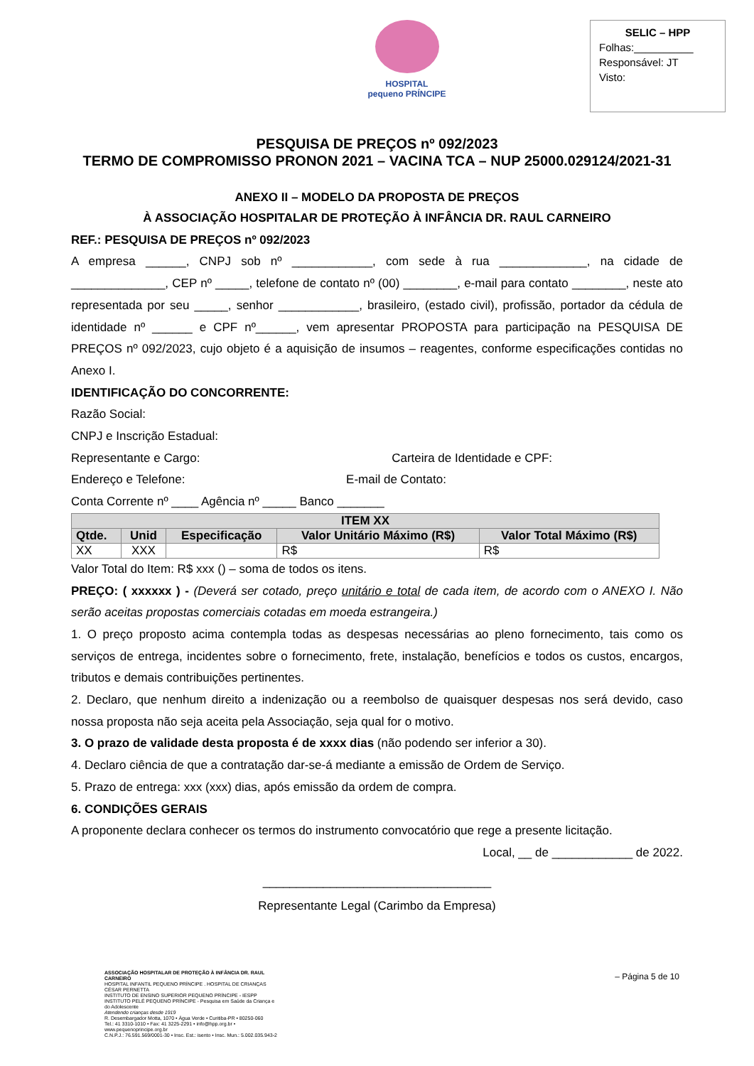HOSPITAL
pequeno PRÍNCIPE
SELIC – HPP
Folhas:__________
Responsável: JT
Visto:
PESQUISA DE PREÇOS nº 092/2023
TERMO DE COMPROMISSO PRONON 2021 – VACINA TCA – NUP 25000.029124/2021-31
ANEXO II – MODELO DA PROPOSTA DE PREÇOS
À ASSOCIAÇÃO HOSPITALAR DE PROTEÇÃO À INFÂNCIA DR. RAUL CARNEIRO
REF.: PESQUISA DE PREÇOS nº 092/2023
A empresa ______, CNPJ sob nº ____________, com sede à rua _____________, na cidade de ______________, CEP nº _____, telefone de contato nº (00) ________, e-mail para contato ________, neste ato representada por seu _____, senhor ____________, brasileiro, (estado civil), profissão, portador da cédula de identidade nº ______ e CPF nº______, vem apresentar PROPOSTA para participação na PESQUISA DE PREÇOS nº 092/2023, cujo objeto é a aquisição de insumos – reagentes, conforme especificações contidas no Anexo I.
IDENTIFICAÇÃO DO CONCORRENTE:
Razão Social:
CNPJ e Inscrição Estadual:
Representante e Cargo: Carteira de Identidade e CPF:
Endereço e Telefone: E-mail de Contato:
Conta Corrente nº ____ Agência nº _____ Banco _______
| ITEM XX | | | | |
| --- | --- | --- | --- | --- |
| Qtde. | Unid | Especificação | Valor Unitário Máximo (R$) | Valor Total Máximo (R$) |
| XX | XXX | | R$ | R$ |
Valor Total do Item: R$ xxx () – soma de todos os itens.
PREÇO: ( xxxxxx ) - (Deverá ser cotado, preço unitário e total de cada item, de acordo com o ANEXO I. Não serão aceitas propostas comerciais cotadas em moeda estrangeira.)
1. O preço proposto acima contempla todas as despesas necessárias ao pleno fornecimento, tais como os serviços de entrega, incidentes sobre o fornecimento, frete, instalação, benefícios e todos os custos, encargos, tributos e demais contribuições pertinentes.
2. Declaro, que nenhum direito a indenização ou a reembolso de quaisquer despesas nos será devido, caso nossa proposta não seja aceita pela Associação, seja qual for o motivo.
3. O prazo de validade desta proposta é de xxxx dias (não podendo ser inferior a 30).
4. Declaro ciência de que a contratação dar-se-á mediante a emissão de Ordem de Serviço.
5. Prazo de entrega: xxx (xxx) dias, após emissão da ordem de compra.
6. CONDIÇÕES GERAIS
A proponente declara conhecer os termos do instrumento convocatório que rege a presente licitação.
Local, __ de ____________ de 2022.
__________________________________
Representante Legal (Carimbo da Empresa)
– Página 5 de 10
ASSOCIAÇÃO HOSPITALAR DE PROTEÇÃO À INFÂNCIA DR. RAUL CARNEIRO
HOSPITAL INFANTIL PEQUENO PRÍNCIPE . HOSPITAL DE CRIANÇAS CÉSAR PERNETTA
INSTITUTO DE ENSINO SUPERIOR PEQUENO PRÍNCIPE - IESPP
INSTITUTO PELÉ PEQUENO PRÍNCIPE - Pesquisa em Saúde da Criança e do Adolescente
Atendendo crianças desde 1919
R. Desembargador Motta, 1070 • Água Verde • Curitiba-PR • 80250-060
Tel.: 41 3310-1010 • Fax: 41 3225-2291 • info@hpp.org.br • www.pequenoprincipe.org.br
C.N.P.J.: 76.591.569/0001-30 • Insc. Est.: isento • Insc. Mun.: 5.002.035.943-2